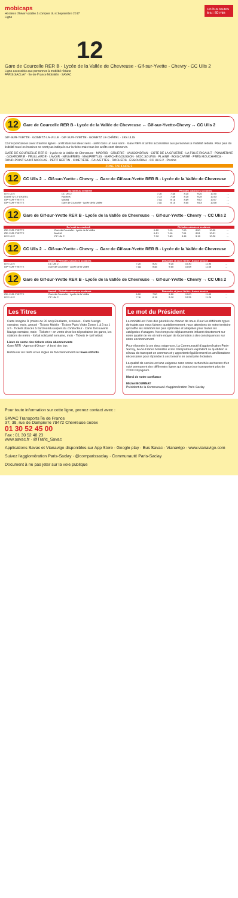Un bus toutes les : 60 min
mobicaps
Horaires d'hiver valable à compter du 4 Septembre 2017
Ligne
12
Gare de Courcelle RER B - Lycée de la Vallée de Chevreuse - Gif-sur-Yvette - Chevry - CC Ulis 2
Ligne accessible aux personnes à mobilité réduite
PARIS SACLAY · Île-de-France Mobilités · SAVAC
12 Gare de Courcelle RER B - Lycée de la Vallée de Chevreuse ↔ Gif-sur-Yvette-Chevry ↔ CC Ulis 2
GIF-SUR-YVETTE · GOMETZ-LA-VILLE · GIF-SUR-YVETTE · GOMETZ LE-CHÂTEL · LES ULIS
Correspondances avec d'autres lignes · arrêt dans les deux sens · arrêt dans un seul sens · Gare RER et arrêts accessibles aux personnes à mobilité réduite. Pour plus de lisibilité tous les horaires ne sont pas indiqués sur la fiche mais tous les arrêts sont desservis.
GARE DE COURCELLE RER B - Lycée de la Vallée de Chevreuse · MADRID · GRUERIE · VAUGONDRAN · CÔTE DE LA GRUERIE · LA FOLIE RIGAULT · POMMERAIE · GOIARDERIE · FEUILLARDE · LAVOIR · NEUVERIES · MAUPERTUIS · MARCHÉ GOUSSON · MOC SOURIS · PLAINE · BOIS CARRÉ · PRÉS MOUCHARDS · ROND-POINT SAINT-NICOLAS · PETIT BERTIN · CIMETIÈRE · FAUVETTES · ROCHERS · ESSOURIAU · CC ULIS 2 - Piscine
ZONE TARIFAIRE 5
12 CC Ulis 2 → Gif-sur-Yvette - Chevry → Gare de Gif-sur-Yvette RER B - Lycée de la Vallée de Chevreuse
| Du lundi au vendredi | | Périodes vacances scolaires | | | | | |
| --- | --- | --- | --- | --- | --- | --- | --- |
| LES ULIS | CC Ulis 2 | 7:20 | 7:45 | 8:25 | 9:25 | 10:30 | … |
| GOMETZ-LE-CHATEL | Rochers | 7:23 | 7:48 | 8:28 | 9:28 | 10:33 | … |
| GIF-SUR-YVETTE | Madrid | 7:44 | 8:14 | 8:49 | 9:52 | 10:57 | … |
| GIF-SUR-YVETTE | Gare de Courcelle - Lycée de la Vallée | 7:45 | 8:15 | 8:50 | 9:53 | 10:58 | … |
12 Gare de Gif-sur-Yvette RER B - Lycée de la Vallée de Chevreuse → Gif-sur-Yvette - Chevry → CC Ulis 2
| Du lundi au vendredi | | Périodes vacances scolaires | | | | | |
| --- | --- | --- | --- | --- | --- | --- | --- |
| GIF-SUR-YVETTE | Gare de Courcelle - Lycée de la Vallée | 6:50 | 7:15 | 7:50 | 8:50 | 10:00 | … |
| GIF-SUR-YVETTE | Madrid | 6:51 | 7:16 | 7:51 | 8:51 | 10:01 | … |
| LES ULIS | CC Ulis 2 | 7:18 | 7:43 | 8:18 | 9:18 | 10:28 | … |
12 CC Ulis 2 → Gif-sur-Yvette - Chevry → Gare de Gif-sur-Yvette RER B - Lycée de la Vallée de Chevreuse
| Samedi · Périodes vacances scolaires | | Dimanche et jours fériés · Aucun service | | | | | |
| --- | --- | --- | --- | --- | --- | --- | --- |
| LES ULIS | CC Ulis 2 | 7:20 | 8:20 | 9:25 | 10:30 | 11:30 | … |
| GIF-SUR-YVETTE | Gare de Courcelle - Lycée de la Vallée | 7:44 | 8:45 | 9:50 | 10:58 | 11:56 | … |
12 Gare de Gif-sur-Yvette RER B - Lycée de la Vallée de Chevreuse → Gif-sur-Yvette - Chevry → CC Ulis 2
| Samedi · Périodes vacances scolaires | | Dimanche et jours fériés · Aucun service | | | | | |
| --- | --- | --- | --- | --- | --- | --- | --- |
| GIF-SUR-YVETTE | Gare de Courcelle - Lycée de la Vallée | 6:50 | 7:50 | 8:50 | 10:00 | 11:00 | … |
| LES ULIS | CC Ulis 2 | 7:16 | 8:18 | 9:18 | 10:26 | 11:26 | … |
Les Titres
Carte Imagine R (moins de 26 ans) Etudiants, scolaires · Carte Navigo semaine, mois, annuel · Tickets Mobilis · Tickets Paris Visite Zones 1 à 3 ou 1 à 5 · Tickets d'accès à bord vendu auprès du conducteur · Carte Découverte Navigo semaine, mois · Tickets t+ en vente chez les dépositaires les gares, les stations de métro · forfait solidarité semaine, mois · Tickets t+ tarif réduit
Lieux de vente des tickets et/ou abonnements
Gare RER · Agence d'Orsay · À bord des bus
Retrouver les tarifs et les règles de fonctionnement sur www.stif.info
Le mot du Président
La mobilité est l'une des priorités de chacun de nous. Pour les différents types de trajets que nous faisons quotidiennement, nous attendons de notre territoire qu'il offre les solutions les plus optimales et adaptées pour toutes les catégories d'usagers. Nos temps de déplacements influent directement sur notre qualité de vie et notre moyen de locomotion a des conséquences sur notre environnement.
Pour répondre à ces deux exigences, La Communauté d'agglomération Paris-Saclay, Ile-de-France Mobilités et les transporteurs exploitent au quotidien le réseau de transport en commun et y apportent régulièrement les améliorations nécessaires pour répondre à ces besoins en constante évolution.
La qualité de service est une exigence sans cesse recherchée au travers d'un suivi permanent des différentes lignes qui chaque jour transportent plus de 27000 voyageurs.
Merci de votre confiance
Michel BOURNAT
Président de la Communauté d'agglomération Paris-Saclay
Pour toute information sur cette ligne, prenez contact avec :
SAVAC Transports Île de France
37, 39, rue de Dampierre 78472 Chevreuse cedex
01 30 52 45 00
Fax : 01 30 52 48 23
www.savac.fr · @Trafic_Savac
Applications Savac et Vianavigo disponibles sur App Store · Google play · Bus Savac · Vianavigo · www.vianavigo.com
Suivez l'agglomération Paris-Saclay · @comparissaclay · Communauté Paris-Saclay
Document à ne pas jeter sur la voie publique